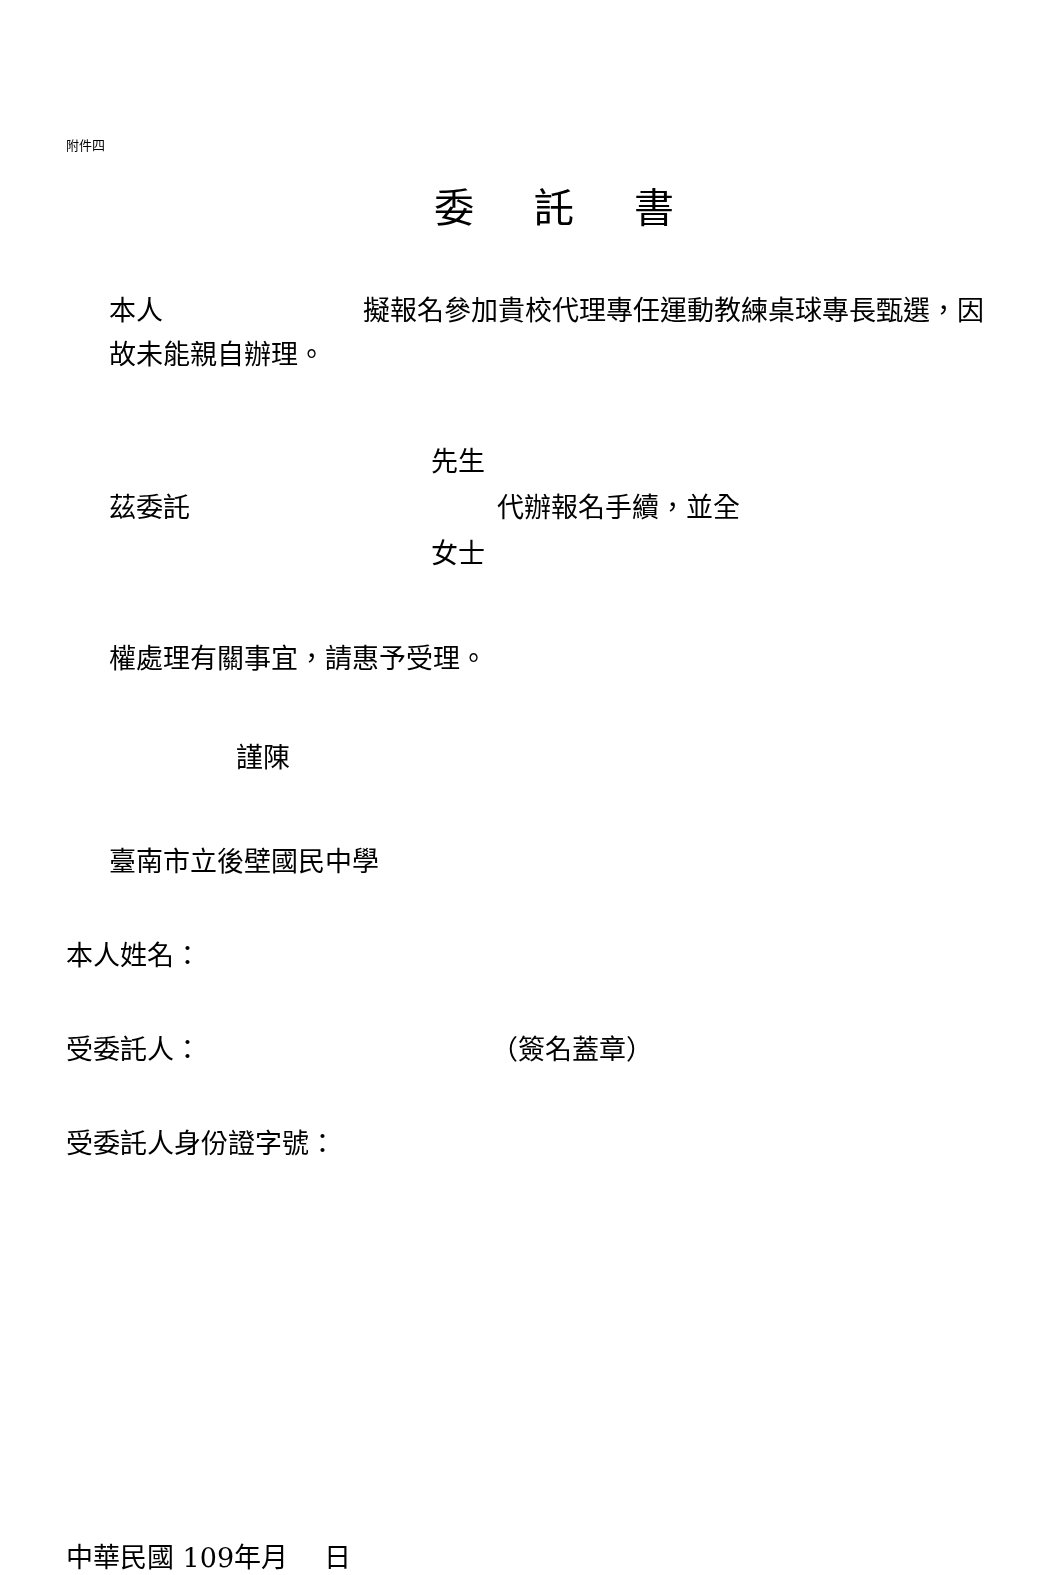附件四
委託書
本人 擬報名參加貴校代理專任運動教練桌球專長甄選，因故未能親自辦理。
先生
茲委託 代辦報名手續，並全
女士
權處理有關事宜，請惠予受理。
謹陳
臺南市立後壁國民中學
本人姓名：
受委託人： （簽名蓋章）
受委託人身份證字號：
中華民國 109年月　 日